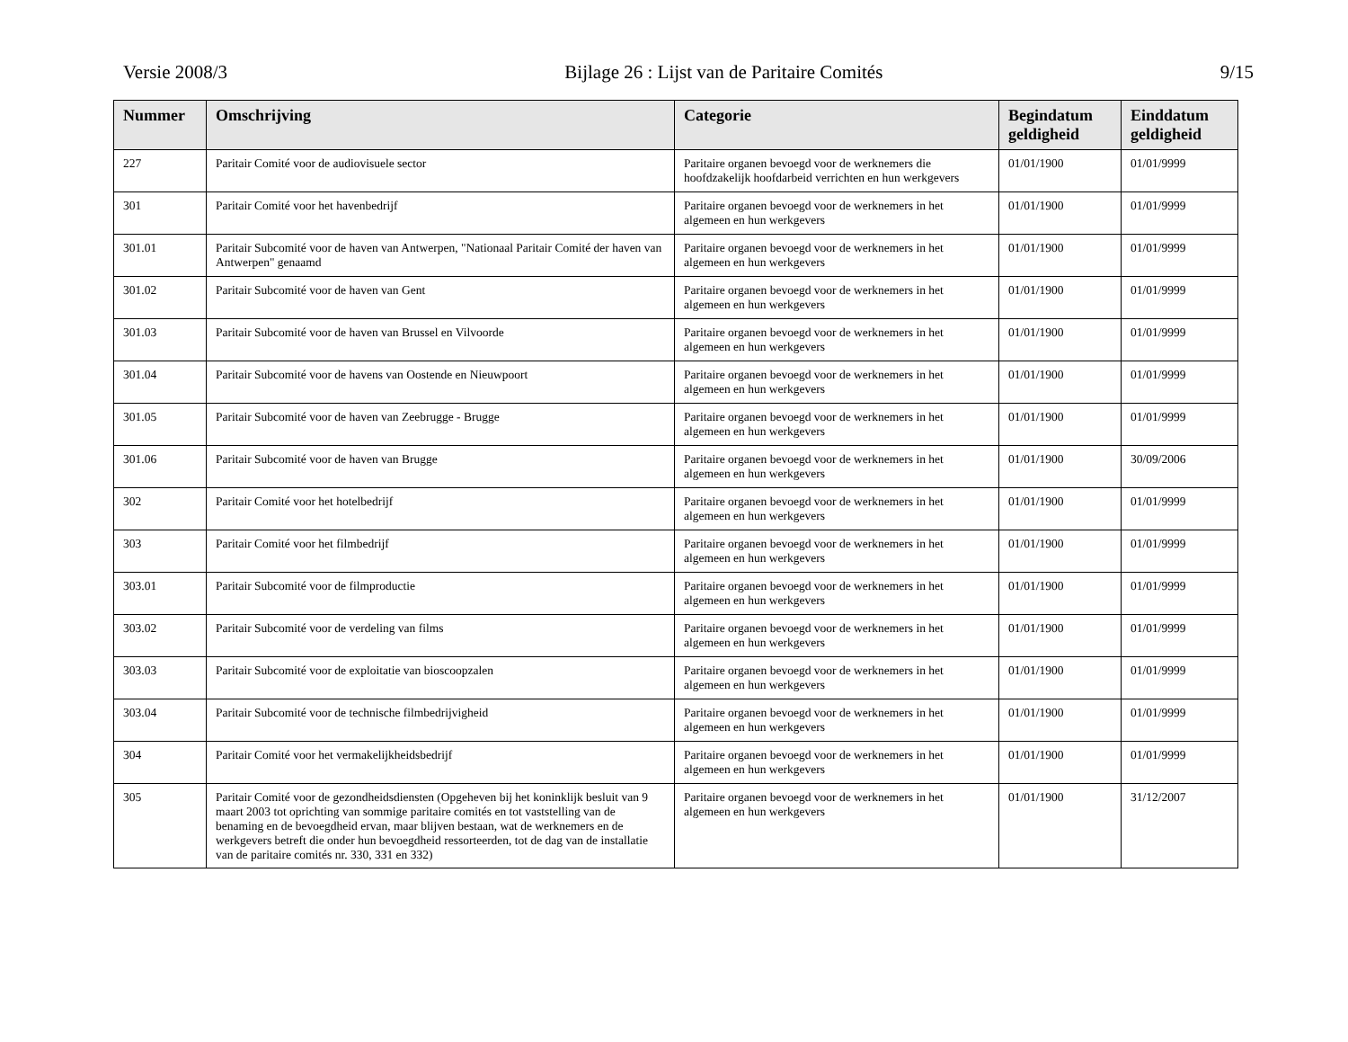Versie 2008/3 Bijlage 26 : Lijst van de Paritaire Comités 9/15
| Nummer | Omschrijving | Categorie | Begindatum geldigheid | Einddatum geldigheid |
| --- | --- | --- | --- | --- |
| 227 | Paritair Comité voor de audiovisuele sector | Paritaire organen bevoegd voor de werknemers die hoofdzakelijk hoofdarbeid verrichten en hun werkgevers | 01/01/1900 | 01/01/9999 |
| 301 | Paritair Comité voor het havenbedrijf | Paritaire organen bevoegd voor de werknemers in het algemeen en hun werkgevers | 01/01/1900 | 01/01/9999 |
| 301.01 | Paritair Subcomité voor de haven van Antwerpen, "Nationaal Paritair Comité der haven van Antwerpen" genaamd | Paritaire organen bevoegd voor de werknemers in het algemeen en hun werkgevers | 01/01/1900 | 01/01/9999 |
| 301.02 | Paritair Subcomité voor de haven van Gent | Paritaire organen bevoegd voor de werknemers in het algemeen en hun werkgevers | 01/01/1900 | 01/01/9999 |
| 301.03 | Paritair Subcomité voor de haven van Brussel en Vilvoorde | Paritaire organen bevoegd voor de werknemers in het algemeen en hun werkgevers | 01/01/1900 | 01/01/9999 |
| 301.04 | Paritair Subcomité voor de havens van Oostende en Nieuwpoort | Paritaire organen bevoegd voor de werknemers in het algemeen en hun werkgevers | 01/01/1900 | 01/01/9999 |
| 301.05 | Paritair Subcomité voor de haven van Zeebrugge - Brugge | Paritaire organen bevoegd voor de werknemers in het algemeen en hun werkgevers | 01/01/1900 | 01/01/9999 |
| 301.06 | Paritair Subcomité voor de haven van Brugge | Paritaire organen bevoegd voor de werknemers in het algemeen en hun werkgevers | 01/01/1900 | 30/09/2006 |
| 302 | Paritair Comité voor het hotelbedrijf | Paritaire organen bevoegd voor de werknemers in het algemeen en hun werkgevers | 01/01/1900 | 01/01/9999 |
| 303 | Paritair Comité voor het filmbedrijf | Paritaire organen bevoegd voor de werknemers in het algemeen en hun werkgevers | 01/01/1900 | 01/01/9999 |
| 303.01 | Paritair Subcomité voor de filmproductie | Paritaire organen bevoegd voor de werknemers in het algemeen en hun werkgevers | 01/01/1900 | 01/01/9999 |
| 303.02 | Paritair Subcomité voor de verdeling van films | Paritaire organen bevoegd voor de werknemers in het algemeen en hun werkgevers | 01/01/1900 | 01/01/9999 |
| 303.03 | Paritair Subcomité voor de exploitatie van bioscoopzalen | Paritaire organen bevoegd voor de werknemers in het algemeen en hun werkgevers | 01/01/1900 | 01/01/9999 |
| 303.04 | Paritair Subcomité voor de technische filmbedrijvigheid | Paritaire organen bevoegd voor de werknemers in het algemeen en hun werkgevers | 01/01/1900 | 01/01/9999 |
| 304 | Paritair Comité voor het vermakelijkheidsbedrijf | Paritaire organen bevoegd voor de werknemers in het algemeen en hun werkgevers | 01/01/1900 | 01/01/9999 |
| 305 | Paritair Comité voor de gezondheidsdiensten (Opgeheven bij het koninklijk besluit van 9 maart 2003 tot oprichting van sommige paritaire comités en tot vaststelling van de benaming en de bevoegdheid ervan, maar blijven bestaan, wat de werknemers en de werkgevers betreft die onder hun bevoegdheid ressorteerden, tot de dag van de installatie van de paritaire comités nr. 330, 331 en 332) | Paritaire organen bevoegd voor de werknemers in het algemeen en hun werkgevers | 01/01/1900 | 31/12/2007 |